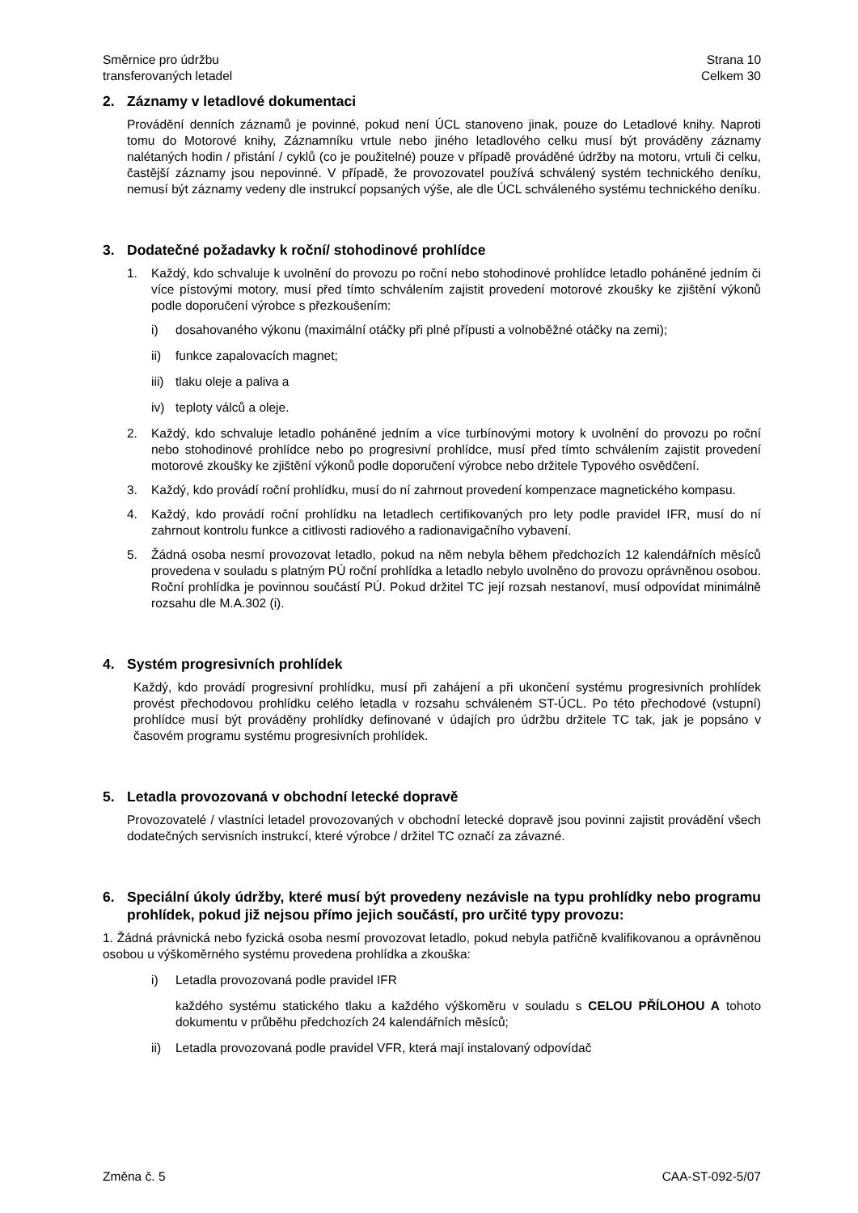Směrnice pro údržbu
transferovaných letadel
Strana 10
Celkem 30
2. Záznamy v letadlové dokumentaci
Provádění denních záznamů je povinné, pokud není ÚCL stanoveno jinak, pouze do Letadlové knihy. Naproti tomu do Motorové knihy, Záznamníku vrtule nebo jiného letadlového celku musí být prováděny záznamy nalétaných hodin / přistání / cyklů (co je použitelné) pouze v případě prováděné údržby na motoru, vrtuli či celku, častější záznamy jsou nepovinné. V případě, že provozovatel používá schválený systém technického deníku, nemusí být záznamy vedeny dle instrukcí popsaných výše, ale dle ÚCL schváleného systému technického deníku.
3. Dodatečné požadavky k roční/ stohodinové prohlídce
1. Každý, kdo schvaluje k uvolnění do provozu po roční nebo stohodinové prohlídce letadlo poháněné jedním či více pístovými motory, musí před tímto schválením zajistit provedení motorové zkoušky ke zjištění výkonů podle doporučení výrobce s přezkoušením:
i) dosahovaného výkonu (maximální otáčky při plné přípusti a volnoběžné otáčky na zemi);
ii) funkce zapalovacích magnet;
iii)
tlaku oleje a paliva a
iv) teploty válců a oleje.
2. Každý, kdo schvaluje letadlo poháněné jedním a více turbínovými motory k uvolnění do provozu po roční nebo stohodinové prohlídce nebo po progresivní prohlídce, musí před tímto schválením zajistit provedení motorové zkoušky ke zjištění výkonů podle doporučení výrobce nebo držitele Typového osvědčení.
3. Každý, kdo provádí roční prohlídku, musí do ní zahrnout provedení kompenzace magnetického kompasu.
4. Každý, kdo provádí roční prohlídku na letadlech certifikovaných pro lety podle pravidel IFR, musí do ní zahrnout kontrolu funkce a citlivosti radiového a radionavigačního vybavení.
5. Žádná osoba nesmí provozovat letadlo, pokud na něm nebyla během předchozích 12 kalendářních měsíců provedena v souladu s platným PÚ roční prohlídka a letadlo nebylo uvolněno do provozu oprávněnou osobou. Roční prohlídka je povinnou součástí PÚ. Pokud držitel TC její rozsah nestanoví, musí odpovídat minimálně rozsahu dle M.A.302 (i).
4. Systém progresivních prohlídek
Každý, kdo provádí progresivní prohlídku, musí při zahájení a při ukončení systému progresivních prohlídek provést přechodovou prohlídku celého letadla v rozsahu schváleném ST-ÚCL. Po této přechodové (vstupní) prohlídce musí být prováděny prohlídky definované v údajích pro údržbu držitele TC tak, jak je popsáno v časovém programu systému progresivních prohlídek.
5. Letadla provozovaná v obchodní letecké dopravě
Provozovatelé / vlastníci letadel provozovaných v obchodní letecké dopravě jsou povinni zajistit provádění všech dodatečných servisních instrukcí, které výrobce / držitel TC označí za závazné.
6. Speciální úkoly údržby, které musí být provedeny nezávisle na typu prohlídky nebo programu prohlídek, pokud již nejsou přímo jejich součástí, pro určité typy provozu:
1. Žádná právnická nebo fyzická osoba nesmí provozovat letadlo, pokud nebyla patřičně kvalifikovanou a oprávněnou osobou u výškoměrného systému provedena prohlídka a zkouška:
i) Letadla provozovaná podle pravidel IFR
každého systému statického tlaku a každého výškoměru v souladu s CELOU PŘÍLOHOU A tohoto dokumentu v průběhu předchozích 24 kalendářních měsíců;
ii) Letadla provozovaná podle pravidel VFR, která mají instalovaný odpovídač
Změna č. 5 CAA-ST-092-5/07